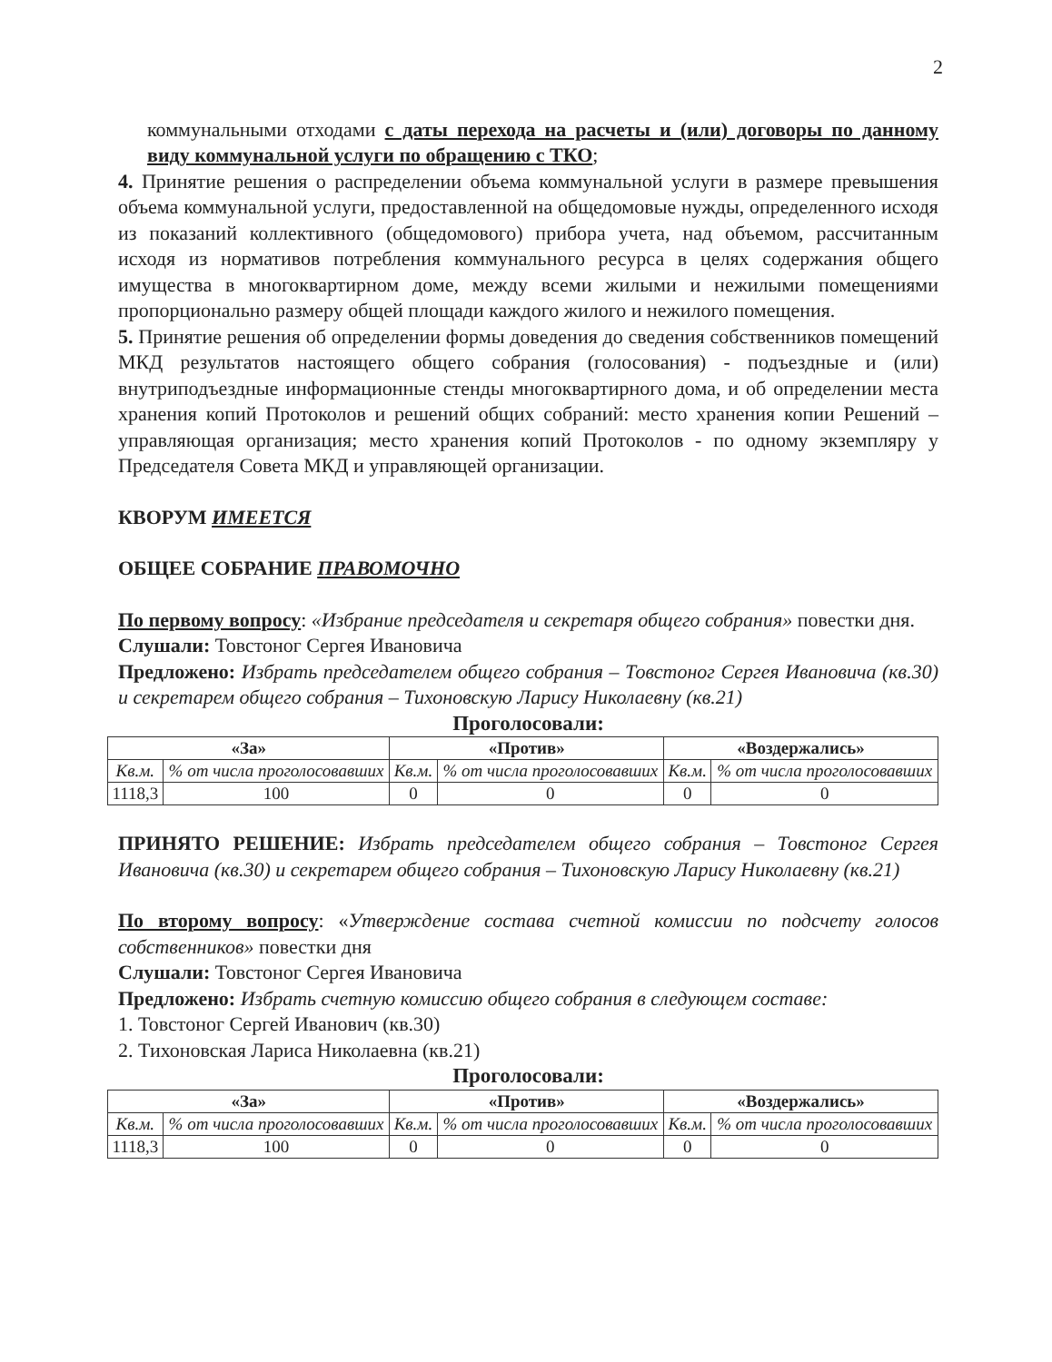2
коммунальными отходами с даты перехода на расчеты и (или) договоры по данному виду коммунальной услуги по обращению с ТКО;
4. Принятие решения о распределении объема коммунальной услуги в размере превышения объема коммунальной услуги, предоставленной на общедомовые нужды, определенного исходя из показаний коллективного (общедомового) прибора учета, над объемом, рассчитанным исходя из нормативов потребления коммунального ресурса в целях содержания общего имущества в многоквартирном доме, между всеми жилыми и нежилыми помещениями пропорционально размеру общей площади каждого жилого и нежилого помещения.
5. Принятие решения об определении формы доведения до сведения собственников помещений МКД результатов настоящего общего собрания (голосования) - подъездные и (или) внутриподъездные информационные стенды многоквартирного дома, и об определении места хранения копий Протоколов и решений общих собраний: место хранения копии Решений – управляющая организация; место хранения копий Протоколов - по одному экземпляру у Председателя Совета МКД и управляющей организации.
КВОРУМ ИМЕЕТСЯ
ОБЩЕЕ СОБРАНИЕ ПРАВОМОЧНО
По первому вопросу: «Избрание председателя и секретаря общего собрания» повестки дня.
Слушали: Товстоног Сергея Ивановича
Предложено: Избрать председателем общего собрания – Товстоног Сергея Ивановича (кв.30) и секретарем общего собрания – Тихоновскую Ларису Николаевну (кв.21)
Проголосовали:
| «За» | | «Против» | | «Воздержались» | |
| --- | --- | --- | --- | --- | --- |
| Кв.м. | % от числа проголосовавших | Кв.м. | % от числа проголосовавших | Кв.м. | % от числа проголосовавших |
| 1118,3 | 100 | 0 | 0 | 0 | 0 |
ПРИНЯТО РЕШЕНИЕ: Избрать председателем общего собрания – Товстоног Сергея Ивановича (кв.30) и секретарем общего собрания – Тихоновскую Ларису Николаевну (кв.21)
По второму вопросу: «Утверждение состава счетной комиссии по подсчету голосов собственников» повестки дня
Слушали: Товстоног Сергея Ивановича
Предложено: Избрать счетную комиссию общего собрания в следующем составе:
1. Товстоног Сергей Иванович (кв.30)
2. Тихоновская Лариса Николаевна (кв.21)
Проголосовали:
| «За» | | «Против» | | «Воздержались» | |
| --- | --- | --- | --- | --- | --- |
| Кв.м. | % от числа проголосовавших | Кв.м. | % от числа проголосовавших | Кв.м. | % от числа проголосовавших |
| 1118,3 | 100 | 0 | 0 | 0 | 0 |